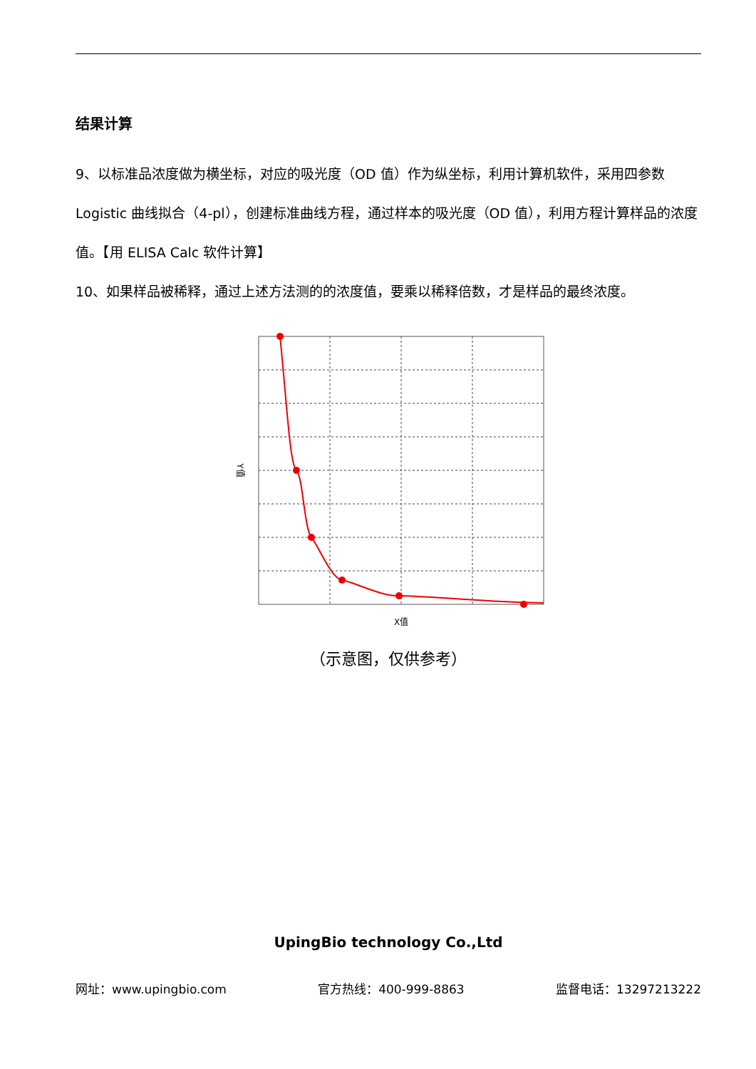结果计算
9、以标准品浓度做为横坐标，对应的吸光度（OD 值）作为纵坐标，利用计算机软件，采用四参数 Logistic 曲线拟合（4-pl），创建标准曲线方程，通过样本的吸光度（OD 值），利用方程计算样品的浓度值。【用 ELISA Calc 软件计算】
10、如果样品被稀释，通过上述方法测的的浓度值，要乘以稀释倍数，才是样品的最终浓度。
X值
Y值
（示意图，仅供参考）
UpingBio technology Co.,Ltd
网址：www.upingbio.com 官方热线：400-999-8863 监督电话：13297213222